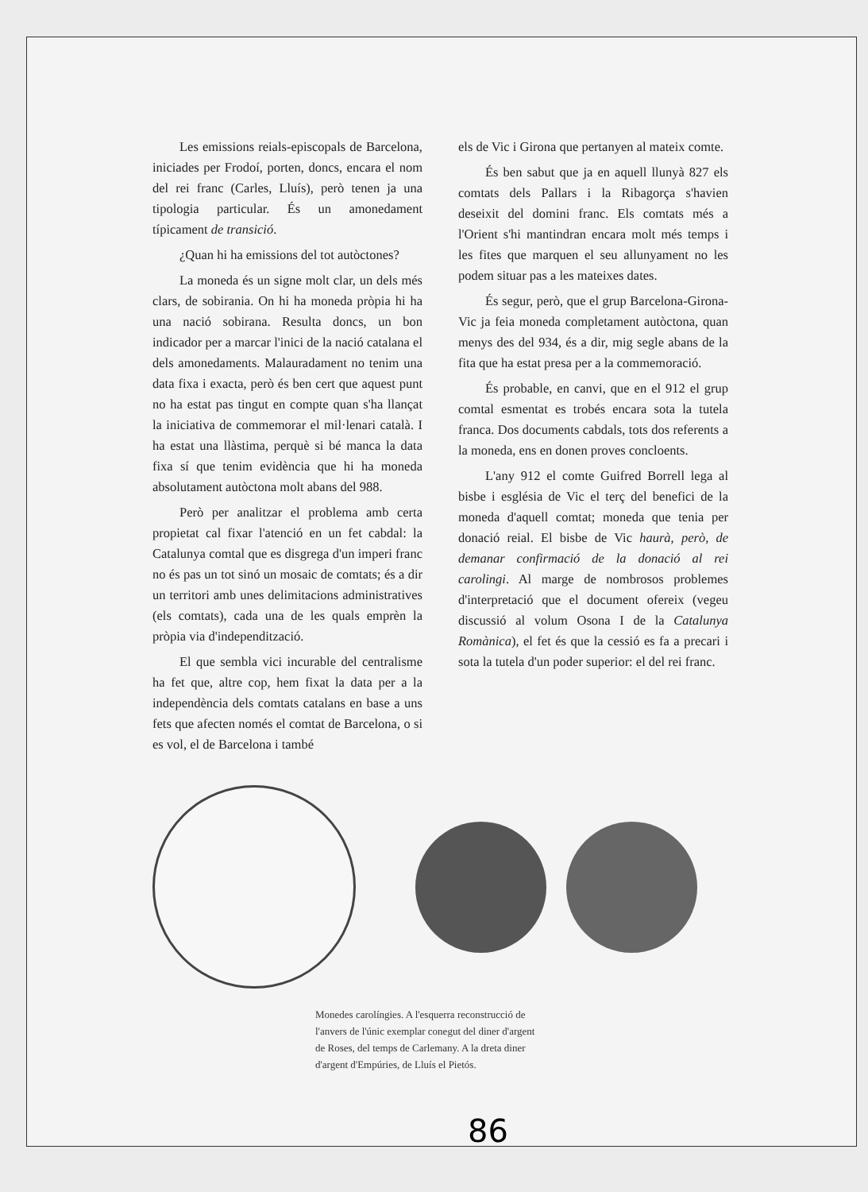Les emissions reials-episcopals de Barcelona, iniciades per Frodoí, porten, doncs, encara el nom del rei franc (Carles, Lluís), però tenen ja una tipologia particular. És un amonedament típicament de transició.
¿Quan hi ha emissions del tot autòctones?
La moneda és un signe molt clar, un dels més clars, de sobirania. On hi ha moneda pròpia hi ha una nació sobirana. Resulta doncs, un bon indicador per a marcar l'inici de la nació catalana el dels amonedaments. Malauradament no tenim una data fixa i exacta, però és ben cert que aquest punt no ha estat pas tingut en compte quan s'ha llançat la iniciativa de commemorar el mil·lenari català. I ha estat una llàstima, perquè si bé manca la data fixa sí que tenim evidència que hi ha moneda absolutament autòctona molt abans del 988.
Però per analitzar el problema amb certa propietat cal fixar l'atenció en un fet cabdal: la Catalunya comtal que es disgrega d'un imperi franc no és pas un tot sinó un mosaic de comtats; és a dir un territori amb unes delimitacions administratives (els comtats), cada una de les quals emprèn la pròpia via d'independització.
El que sembla vici incurable del centralisme ha fet que, altre cop, hem fixat la data per a la independència dels comtats catalans en base a uns fets que afecten només el comtat de Barcelona, o si es vol, el de Barcelona i també
els de Vic i Girona que pertanyen al mateix comte.
És ben sabut que ja en aquell llunyà 827 els comtats dels Pallars i la Ribagorça s'havien deseixit del domini franc. Els comtats més a l'Orient s'hi mantindran encara molt més temps i les fites que marquen el seu allunyament no les podem situar pas a les mateixes dates.
És segur, però, que el grup Barcelona-Girona-Vic ja feia moneda completament autòctona, quan menys des del 934, és a dir, mig segle abans de la fita que ha estat presa per a la commemoració.
És probable, en canvi, que en el 912 el grup comtal esmentat es trobés encara sota la tutela franca. Dos documents cabdals, tots dos referents a la moneda, ens en donen proves concloents.
L'any 912 el comte Guifred Borrell lega al bisbe i església de Vic el terç del benefici de la moneda d'aquell comtat; moneda que tenia per donació reial. El bisbe de Vic haurà, però, de demanar confirmació de la donació al rei carolingi. Al marge de nombrosos problemes d'interpretació que el document ofereix (vegeu discussió al volum Osona I de la Catalunya Romànica), el fet és que la cessió es fa a precari i sota la tutela d'un poder superior: el del rei franc.
Monedes carolíngies. A l'esquerra reconstrucció de l'anvers de l'únic exemplar conegut del diner d'argent de Roses, del temps de Carlemany. A la dreta diner d'argent d'Empúries, de Lluís el Pietós.
86